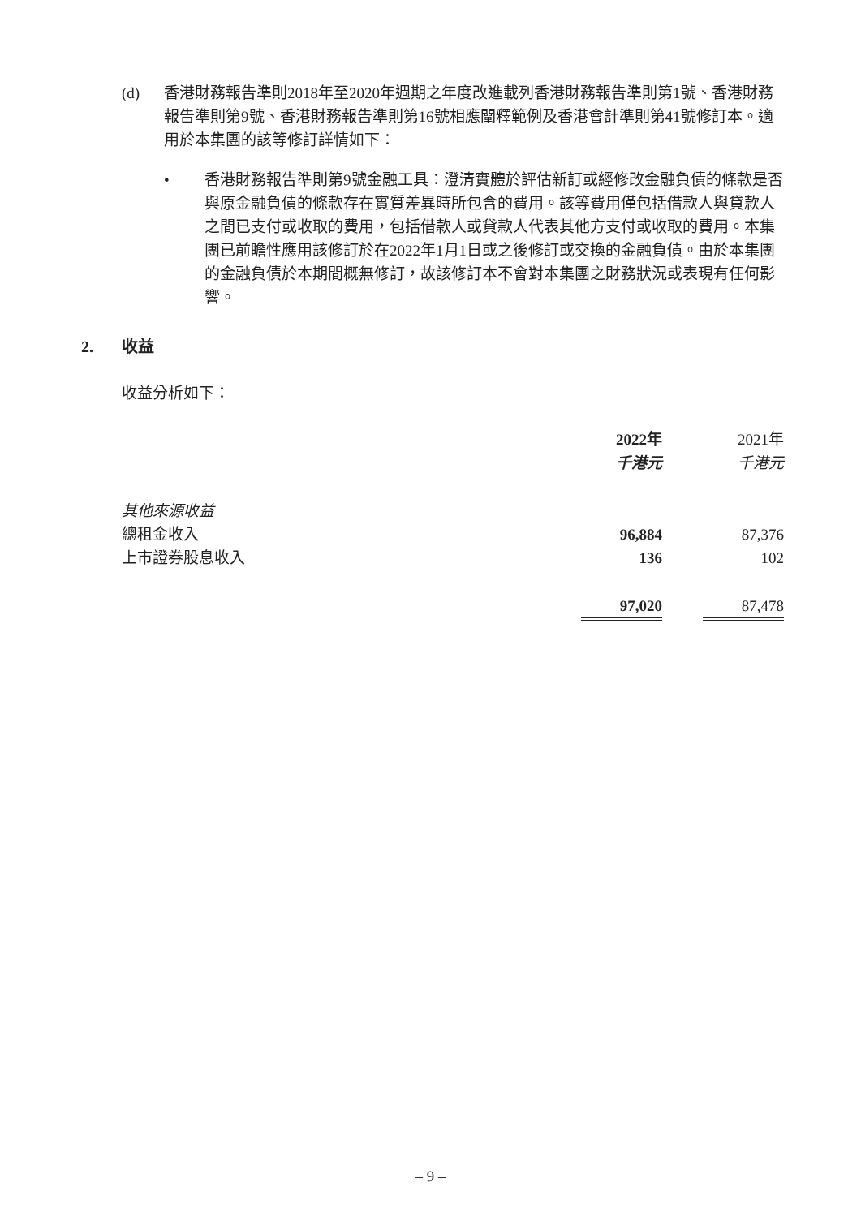(d) 香港財務報告準則2018年至2020年週期之年度改進載列香港財務報告準則第1號、香港財務報告準則第9號、香港財務報告準則第16號相應闡釋範例及香港會計準則第41號修訂本。適用於本集團的該等修訂詳情如下：
• 香港財務報告準則第9號金融工具：澄清實體於評估新訂或經修改金融負債的條款是否與原金融負債的條款存在實質差異時所包含的費用。該等費用僅包括借款人與貸款人之間已支付或收取的費用，包括借款人或貸款人代表其他方支付或收取的費用。本集團已前瞻性應用該修訂於在2022年1月1日或之後修訂或交換的金融負債。由於本集團的金融負債於本期間概無修訂，故該修訂本不會對本集團之財務狀況或表現有任何影響。
2. 收益
收益分析如下：
| | 2022年 | | 2021年 |
| | 千港元 | | 千港元 |
| 其他來源收益 | | | |
| 總租金收入 | 96,884 | | 87,376 |
| 上市證券股息收入 | 136 | | 102 |
| | 97,020 | | 87,478 |
– 9 –